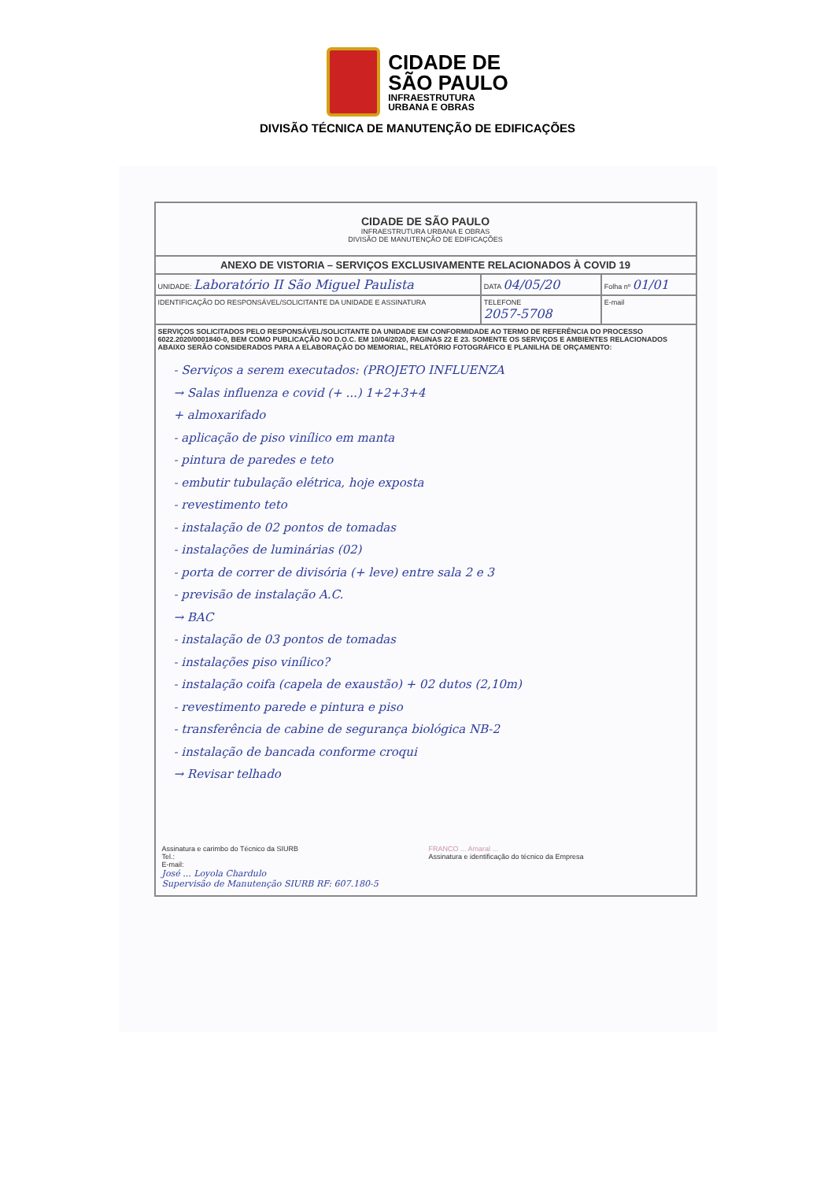CIDADE DE
SÃO PAULO
INFRAESTRUTURA
URBANA E OBRAS
DIVISÃO TÉCNICA DE MANUTENÇÃO DE EDIFICAÇÕES
| CIDADE DE SÃO PAULO INFRAESTRUTURA URBANA E OBRAS DIVISÃO DE MANUTENÇÃO DE EDIFICAÇÕES | | | |
| ANEXO DE VISTORIA – SERVIÇOS EXCLUSIVAMENTE RELACIONADOS À COVID 19 | | | |
| UNIDADE: Laboratório II São Miguel Paulista | | DATA 04/05/20 | Folha nº 01/01 |
| IDENTIFICAÇÃO DO RESPONSÁVEL/SOLICITANTE DA UNIDADE E ASSINATURA | TELEFONE 2057-5708 | | E-mail |
| SERVIÇOS SOLICITADOS PELO RESPONSÁVEL/SOLICITANTE DA UNIDADE EM CONFORMIDADE AO TERMO DE REFERÊNCIA DO PROCESSO 6022.2020/0001840-0, BEM COMO PUBLICAÇÃO NO D.O.C. EM 10/04/2020, PAGINAS 22 E 23. SOMENTE OS SERVIÇOS E AMBIENTES RELACIONADOS ABAIXO SERÃO CONSIDERADOS PARA A ELABORAÇÃO DO MEMORIAL, RELATÓRIO FOTOGRÁFICO E PLANILHA DE ORÇAMENTO: - Serviços a serem executados: (PROJETO INFLUENZA → Salas influenza e covid (+ ...) 1+2+3+4 + almoxarifado - aplicação de piso vinílico em manta - pintura de paredes e teto - embutir tubulação elétrica, hoje exposta - revestimento teto - instalação de 02 pontos de tomadas - instalações de luminárias (02) - porta de correr de divisória (+ leve) entre sala 2 e 3 - previsão de instalação A.C. → BAC - instalação de 03 pontos de tomadas - instalações piso vinílico? - instalação coifa (capela de exaustão) + 02 dutos (2,10m) - revestimento parede e pintura e piso - transferência de cabine de segurança biológica NB-2 - instalação de bancada conforme croqui → Revisar telhado / Assinatura e carimbo do Técnico da SIURB Tel.: E-mail: José ... Loyola Chardulo Supervisão de Manutenção SIURB RF: 607.180-5 / FRANCO ... Amaral ... Assinatura e identificação do técnico da Empresa / | | | |